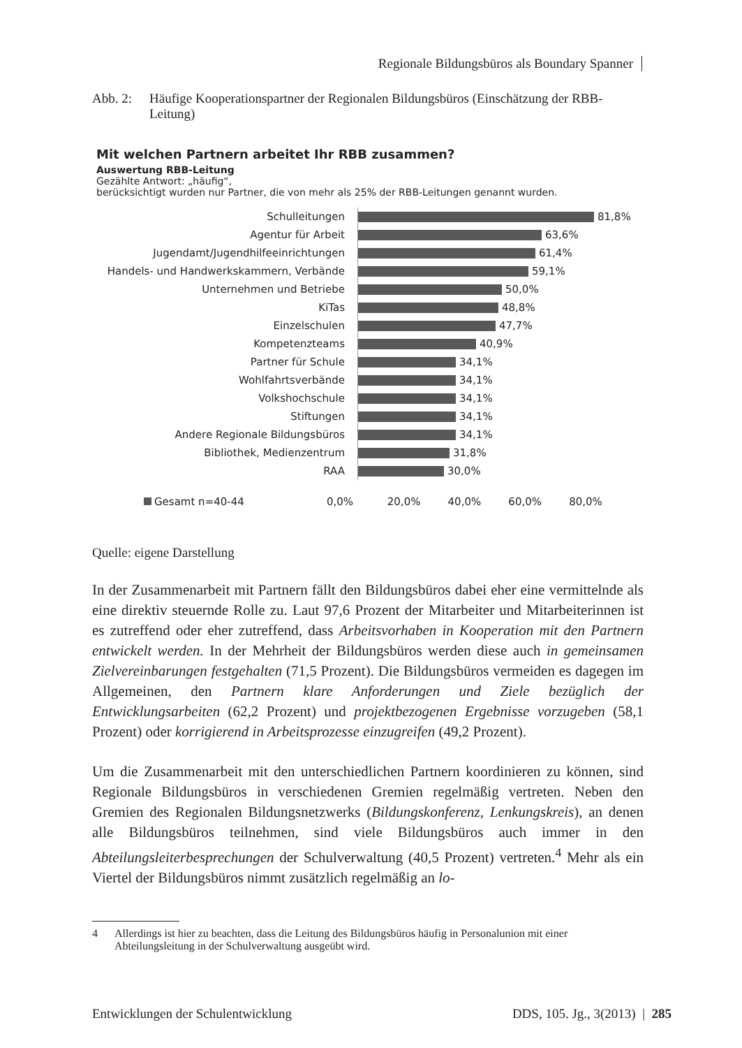Regionale Bildungsbüros als Boundary Spanner
Abb. 2: Häufige Kooperationspartner der Regionalen Bildungsbüros (Einschätzung der RBB-Leitung)
Mit welchen Partnern arbeitet Ihr RBB zusammen?
Auswertung RBB-Leitung
Gezählte Antwort: „häufig“,
berücksichtigt wurden nur Partner, die von mehr als 25% der RBB-Leitungen genannt wurden.
Schulleitungen 81,8%
Agentur für Arbeit 63,6%
Jugendamt/Jugendhilfeeinrichtungen 61,4%
Handels- und Handwerkskammern, Verbände 59,1%
Unternehmen und Betriebe 50,0%
KiTas 48,8%
Einzelschulen 47,7%
Kompetenzteams 40,9%
Partner für Schule 34,1%
Wohlfahrtsverbände 34,1%
Volkshochschule 34,1%
Stiftungen 34,1%
Andere Regionale Bildungsbüros 34,1%
Bibliothek, Medienzentrum 31,8%
RAA 30,0%
Gesamt n=40-44 0,0% 20,0% 40,0% 60,0% 80,0%
Quelle: eigene Darstellung
In der Zusammenarbeit mit Partnern fällt den Bildungsbüros dabei eher eine vermittelnde als eine direktiv steuernde Rolle zu. Laut 97,6 Prozent der Mitarbeiter und Mitarbeiterinnen ist es zutreffend oder eher zutreffend, dass Arbeitsvorhaben in Kooperation mit den Partnern entwickelt werden. In der Mehrheit der Bildungsbüros werden diese auch in gemeinsamen Zielvereinbarungen festgehalten (71,5 Prozent). Die Bildungsbüros vermeiden es dagegen im Allgemeinen, den Partnern klare Anforderungen und Ziele bezüglich der Entwicklungsarbeiten (62,2 Prozent) und projektbezogenen Ergebnisse vorzugeben (58,1 Prozent) oder korrigierend in Arbeitsprozesse einzugreifen (49,2 Prozent).
Um die Zusammenarbeit mit den unterschiedlichen Partnern koordinieren zu können, sind Regionale Bildungsbüros in verschiedenen Gremien regelmäßig vertreten. Neben den Gremien des Regionalen Bildungsnetzwerks (Bildungskonferenz, Lenkungskreis), an denen alle Bildungsbüros teilnehmen, sind viele Bildungsbüros auch immer in den Abteilungsleiterbesprechungen der Schulverwaltung (40,5 Prozent) vertreten.<sup>4</sup> Mehr als ein Viertel der Bildungsbüros nimmt zusätzlich regelmäßig an lo-
4 Allerdings ist hier zu beachten, dass die Leitung des Bildungsbüros häufig in Personalunion mit einer Abteilungsleitung in der Schulverwaltung ausgeübt wird.
Entwicklungen der Schulentwicklung DDS, 105. Jg., 3(2013) | 285